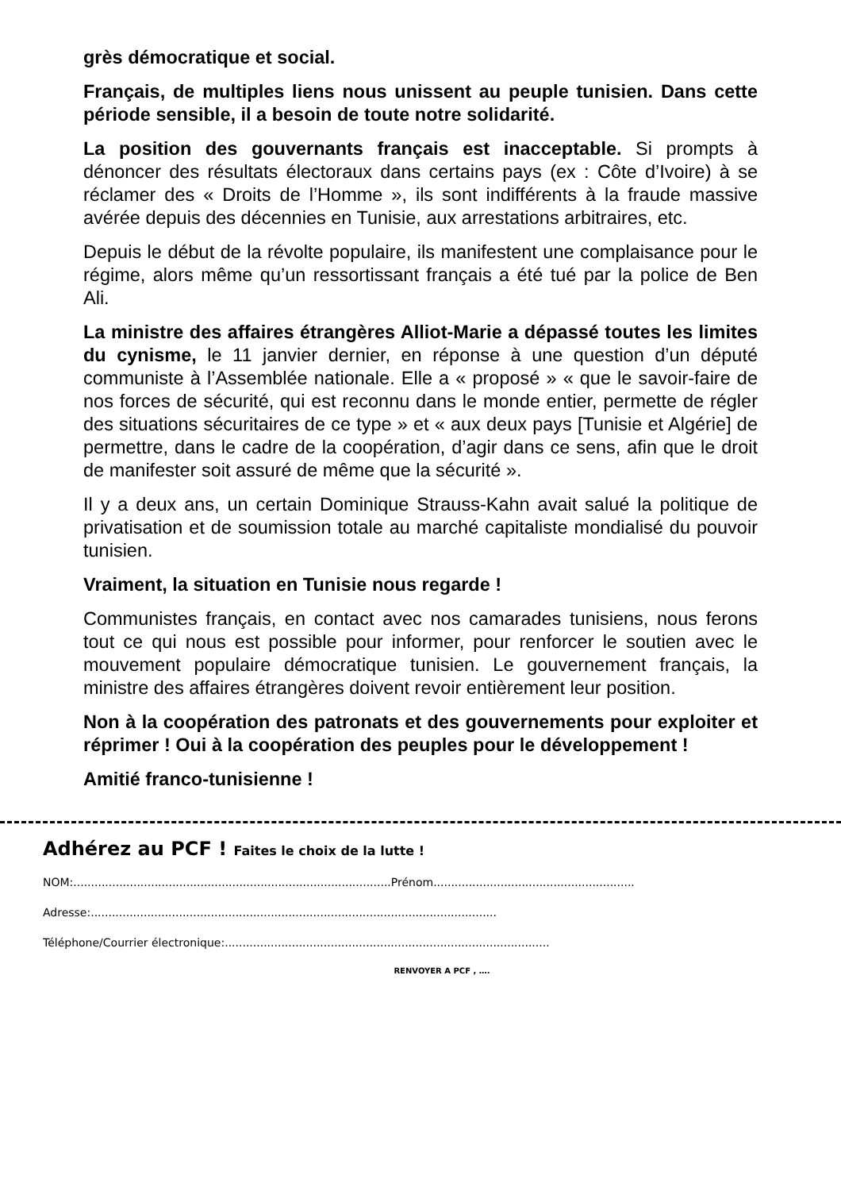grès démocratique et social.
Français, de multiples liens nous unissent au peuple tunisien. Dans cette période sensible, il a besoin de toute notre solidarité.
La position des gouvernants français est inacceptable. Si prompts à dénoncer des résultats électoraux dans certains pays (ex : Côte d’Ivoire) à se réclamer des « Droits de l’Homme », ils sont indifférents à la fraude massive avérée depuis des décennies en Tunisie, aux arrestations arbitraires, etc.
Depuis le début de la révolte populaire, ils manifestent une complaisance pour le régime, alors même qu’un ressortissant français a été tué par la police de Ben Ali.
La ministre des affaires étrangères Alliot-Marie a dépassé toutes les limites du cynisme, le 11 janvier dernier, en réponse à une question d’un député communiste à l’Assemblée nationale. Elle a « proposé » « que le savoir-faire de nos forces de sécurité, qui est reconnu dans le monde entier, permette de régler des situations sécuritaires de ce type » et « aux deux pays [Tunisie et Algérie] de permettre, dans le cadre de la coopération, d’agir dans ce sens, afin que le droit de manifester soit assuré de même que la sécurité ».
Il y a deux ans, un certain Dominique Strauss-Kahn avait salué la politique de privatisation et de soumission totale au marché capitaliste mondialisé du pouvoir tunisien.
Vraiment, la situation en Tunisie nous regarde !
Communistes français, en contact avec nos camarades tunisiens, nous ferons tout ce qui nous est possible pour informer, pour renforcer le soutien avec le mouvement populaire démocratique tunisien. Le gouvernement français, la ministre des affaires étrangères doivent revoir entièrement leur position.
Non à la coopération des patronats et des gouvernements pour exploiter et réprimer ! Oui à la coopération des peuples pour le développement !
Amitié franco-tunisienne !
Adhérez au PCF ! Faites le choix de la lutte !
NOM:..........................................................................................Prénom.........................................................
Adresse:...................................................................................................................
Téléphone/Courrier électronique:............................................................................................
RENVOYER A PCF , ….